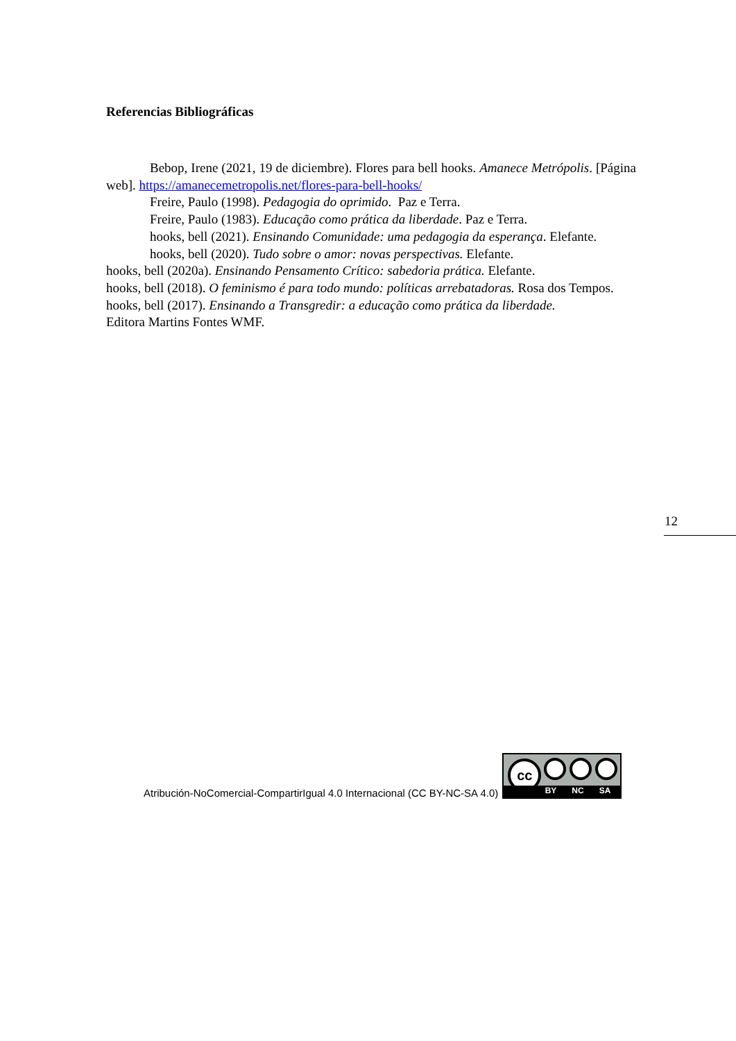Referencias Bibliográficas
Bebop, Irene (2021, 19 de diciembre). Flores para bell hooks. Amanece Metrópolis. [Página web]. https://amanecemetropolis.net/flores-para-bell-hooks/
Freire, Paulo (1998). Pedagogia do oprimido. Paz e Terra.
Freire, Paulo (1983). Educação como prática da liberdade. Paz e Terra.
hooks, bell (2021). Ensinando Comunidade: uma pedagogia da esperança. Elefante.
hooks, bell (2020). Tudo sobre o amor: novas perspectivas. Elefante.
hooks, bell (2020a). Ensinando Pensamento Crítico: sabedoria prática. Elefante.
hooks, bell (2018). O feminismo é para todo mundo: políticas arrebatadoras. Rosa dos Tempos.
hooks, bell (2017). Ensinando a Transgredir: a educação como prática da liberdade.
Editora Martins Fontes WMF.
12
Atribución-NoComercial-CompartirIgual 4.0 Internacional (CC BY-NC-SA 4.0)
cc
BY NC SA